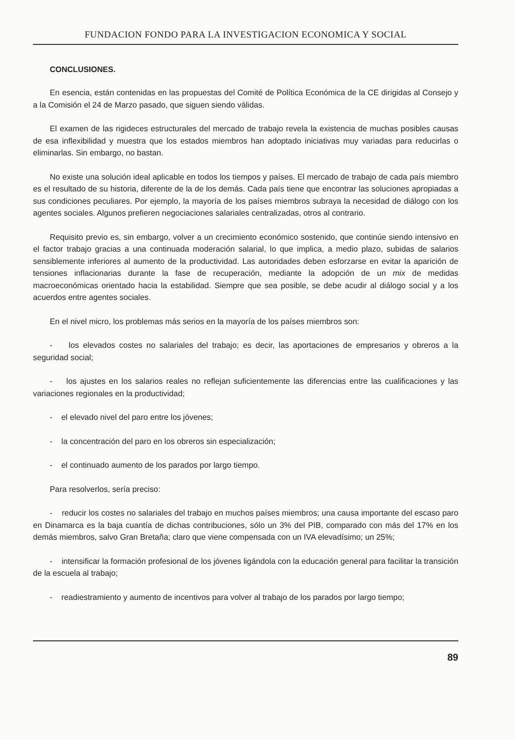FUNDACION FONDO PARA LA INVESTIGACION ECONOMICA Y SOCIAL
CONCLUSIONES.
En esencia, están contenidas en las propuestas del Comité de Política Económica de la CE dirigidas al Consejo y a la Comisión el 24 de Marzo pasado, que siguen siendo válidas.
El examen de las rigideces estructurales del mercado de trabajo revela la existencia de muchas posibles causas de esa inflexibilidad y muestra que los estados miembros han adoptado iniciativas muy variadas para reducirlas o eliminarlas. Sin embargo, no bastan.
No existe una solución ideal aplicable en todos los tiempos y países. El mercado de trabajo de cada país miembro es el resultado de su historia, diferente de la de los demás. Cada país tiene que encontrar las soluciones apropiadas a sus condiciones peculiares. Por ejemplo, la mayoría de los países miembros subraya la necesidad de diálogo con los agentes sociales. Algunos prefieren negociaciones salariales centralizadas, otros al contrario.
Requisito previo es, sin embargo, volver a un crecimiento económico sostenido, que continúe siendo intensivo en el factor trabajo gracias a una continuada moderación salarial, lo que implica, a medio plazo, subidas de salarios sensiblemente inferiores al aumento de la productividad. Las autoridades deben esforzarse en evitar la aparición de tensiones inflacionarias durante la fase de recuperación, mediante la adopción de un mix de medidas macroeconómicas orientado hacia la estabilidad. Siempre que sea posible, se debe acudir al diálogo social y a los acuerdos entre agentes sociales.
En el nivel micro, los problemas más serios en la mayoría de los países miembros son:
- los elevados costes no salariales del trabajo; es decir, las aportaciones de empresarios y obreros a la seguridad social;
- los ajustes en los salarios reales no reflejan suficientemente las diferencias entre las cualificaciones y las variaciones regionales en la productividad;
- el elevado nivel del paro entre los jóvenes;
- la concentración del paro en los obreros sin especialización;
- el continuado aumento de los parados por largo tiempo.
Para resolverlos, sería preciso:
- reducir los costes no salariales del trabajo en muchos países miembros; una causa importante del escaso paro en Dinamarca es la baja cuantía de dichas contribuciones, sólo un 3% del PIB, comparado con más del 17% en los demás miembros, salvo Gran Bretaña; claro que viene compensada con un IVA elevadísimo; un 25%;
- intensificar la formación profesional de los jóvenes ligándola con la educación general para facilitar la transición de la escuela al trabajo;
- readiestramiento y aumento de incentivos para volver al trabajo de los parados por largo tiempo;
89